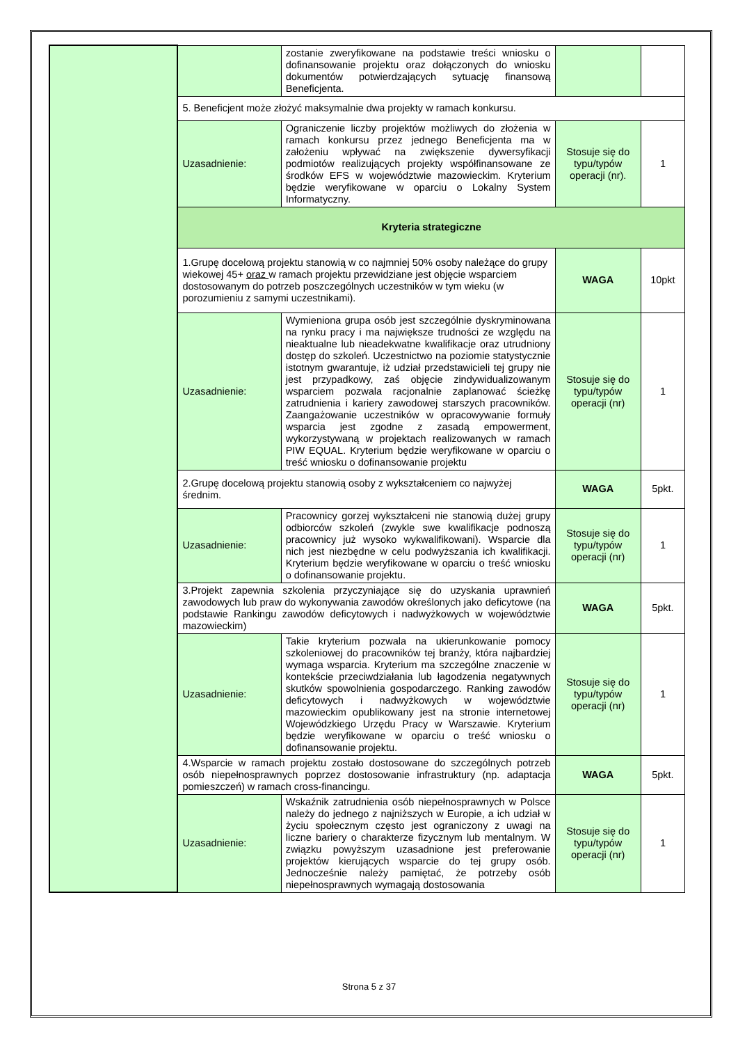| | | zostanie zweryfikowane na podstawie treści wniosku o dofinansowanie projektu oraz dołączonych do wniosku dokumentów potwierdzających sytuację finansową Beneficjenta. | | |
| | 5. Beneficjent może złożyć maksymalnie dwa projekty w ramach konkursu. | | | |
| | Uzasadnienie: | Ograniczenie liczby projektów możliwych do złożenia w ramach konkursu przez jednego Beneficjenta ma w założeniu wpływać na zwiększenie dywersyfikacji podmiotów realizujących projekty współfinansowane ze środków EFS w województwie mazowieckim. Kryterium będzie weryfikowane w oparciu o Lokalny System Informatyczny. | Stosuje się do typu/typów operacji (nr). | 1 |
| | Kryteria strategiczne | | | |
| | 1.Grupę docelową projektu stanowią w co najmniej 50% osoby należące do grupy wiekowej 45+ oraz w ramach projektu przewidziane jest objęcie wsparciem dostosowanym do potrzeb poszczególnych uczestników w tym wieku (w porozumieniu z samymi uczestnikami). | | WAGA | 10pkt |
| | Uzasadnienie: | Wymieniona grupa osób jest szczególnie dyskryminowana na rynku pracy i ma największe trudności ze względu na nieaktualne lub nieadekwatne kwalifikacje oraz utrudniony dostęp do szkoleń. Uczestnictwo na poziomie statystycznie istotnym gwarantuje, iż udział przedstawicieli tej grupy nie jest przypadkowy, zaś objęcie zindywidualizowanym wsparciem pozwala racjonalnie zaplanować ścieżkę zatrudnienia i kariery zawodowej starszych pracowników. Zaangażowanie uczestników w opracowywanie formuły wsparcia jest zgodne z zasadą empowerment, wykorzystywaną w projektach realizowanych w ramach PIW EQUAL. Kryterium będzie weryfikowane w oparciu o treść wniosku o dofinansowanie projektu | Stosuje się do typu/typów operacji (nr) | 1 |
| | 2.Grupę docelową projektu stanowią osoby z wykształceniem co najwyżej średnim. | | WAGA | 5pkt. |
| | Uzasadnienie: | Pracownicy gorzej wykształceni nie stanowią dużej grupy odbiorców szkoleń (zwykle swe kwalifikacje podnoszą pracownicy już wysoko wykwalifikowani). Wsparcie dla nich jest niezbędne w celu podwyższania ich kwalifikacji. Kryterium będzie weryfikowane w oparciu o treść wniosku o dofinansowanie projektu. | Stosuje się do typu/typów operacji (nr) | 1 |
| | 3.Projekt zapewnia szkolenia przyczyniające się do uzyskania uprawnień zawodowych lub praw do wykonywania zawodów określonych jako deficytowe (na podstawie Rankingu zawodów deficytowych i nadwyżkowych w województwie mazowieckim) | | WAGA | 5pkt. |
| | Uzasadnienie: | Takie kryterium pozwala na ukierunkowanie pomocy szkoleniowej do pracowników tej branży, która najbardziej wymaga wsparcia. Kryterium ma szczególne znaczenie w kontekście przeciwdziałania lub łagodzenia negatywnych skutków spowolnienia gospodarczego. Ranking zawodów deficytowych i nadwyżkowych w województwie mazowieckim opublikowany jest na stronie internetowej Wojewódzkiego Urzędu Pracy w Warszawie. Kryterium będzie weryfikowane w oparciu o treść wniosku o dofinansowanie projektu. | Stosuje się do typu/typów operacji (nr) | 1 |
| | 4.Wsparcie w ramach projektu zostało dostosowane do szczególnych potrzeb osób niepełnosprawnych poprzez dostosowanie infrastruktury (np. adaptacja pomieszczeń) w ramach cross-financingu. | | WAGA | 5pkt. |
| | Uzasadnienie: | Wskaźnik zatrudnienia osób niepełnosprawnych w Polsce należy do jednego z najniższych w Europie, a ich udział w życiu społecznym często jest ograniczony z uwagi na liczne bariery o charakterze fizycznym lub mentalnym. W związku powyższym uzasadnione jest preferowanie projektów kierujących wsparcie do tej grupy osób. Jednocześnie należy pamiętać, że potrzeby osób niepełnosprawnych wymagają dostosowania | Stosuje się do typu/typów operacji (nr) | 1 |
Strona 5 z 37